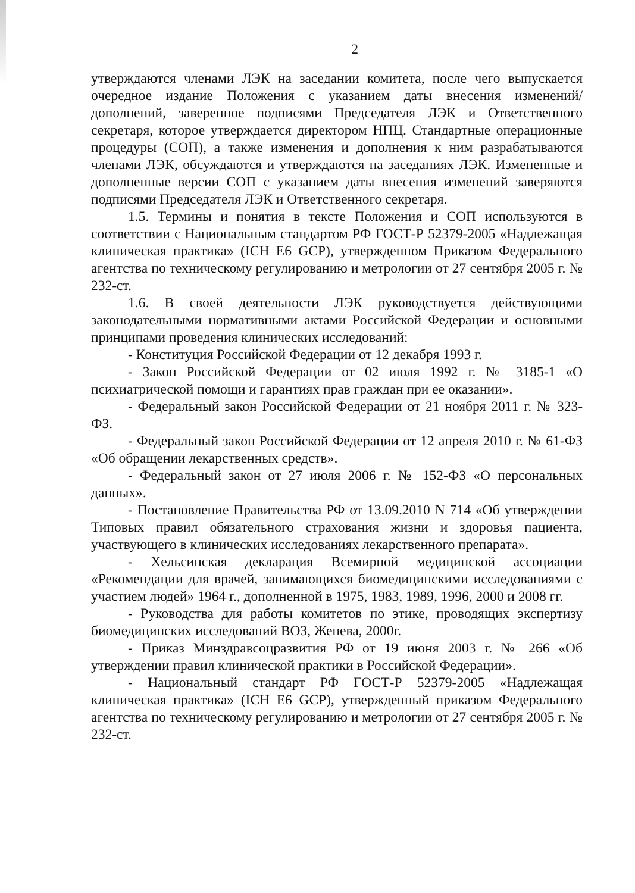2
утверждаются членами ЛЭК на заседании комитета, после чего выпускается очередное издание Положения с указанием даты внесения изменений/дополнений, заверенное подписями Председателя ЛЭК и Ответственного секретаря, которое утверждается директором НПЦ. Стандартные операционные процедуры (СОП), а также изменения и дополнения к ним разрабатываются членами ЛЭК, обсуждаются и утверждаются на заседаниях ЛЭК. Измененные и дополненные версии СОП с указанием даты внесения изменений заверяются подписями Председателя ЛЭК и Ответственного секретаря.
1.5. Термины и понятия в тексте Положения и СОП используются в соответствии с Национальным стандартом РФ ГОСТ-Р 52379-2005 «Надлежащая клиническая практика» (ICH E6 GCP), утвержденном Приказом Федерального агентства по техническому регулированию и метрологии от 27 сентября 2005 г. № 232-ст.
1.6. В своей деятельности ЛЭК руководствуется действующими законодательными нормативными актами Российской Федерации и основными принципами проведения клинических исследований:
- Конституция Российской Федерации от 12 декабря 1993 г.
- Закон Российской Федерации от 02 июля 1992 г. № 3185-1 «О психиатрической помощи и гарантиях прав граждан при ее оказании».
- Федеральный закон Российской Федерации от 21 ноября 2011 г. № 323-ФЗ.
- Федеральный закон Российской Федерации от 12 апреля 2010 г. № 61-ФЗ «Об обращении лекарственных средств».
- Федеральный закон от 27 июля 2006 г. № 152-ФЗ «О персональных данных».
- Постановление Правительства РФ от 13.09.2010 N 714 «Об утверждении Типовых правил обязательного страхования жизни и здоровья пациента, участвующего в клинических исследованиях лекарственного препарата».
- Хельсинская декларация Всемирной медицинской ассоциации «Рекомендации для врачей, занимающихся биомедицинскими исследованиями с участием людей» 1964 г., дополненной в 1975, 1983, 1989, 1996, 2000 и 2008 гг.
- Руководства для работы комитетов по этике, проводящих экспертизу биомедицинских исследований ВОЗ, Женева, 2000г.
- Приказ Минздравсоцразвития РФ от 19 июня 2003 г. № 266 «Об утверждении правил клинической практики в Российской Федерации».
- Национальный стандарт РФ ГОСТ-Р 52379-2005 «Надлежащая клиническая практика» (ICH E6 GCP), утвержденный приказом Федерального агентства по техническому регулированию и метрологии от 27 сентября 2005 г. № 232-ст.